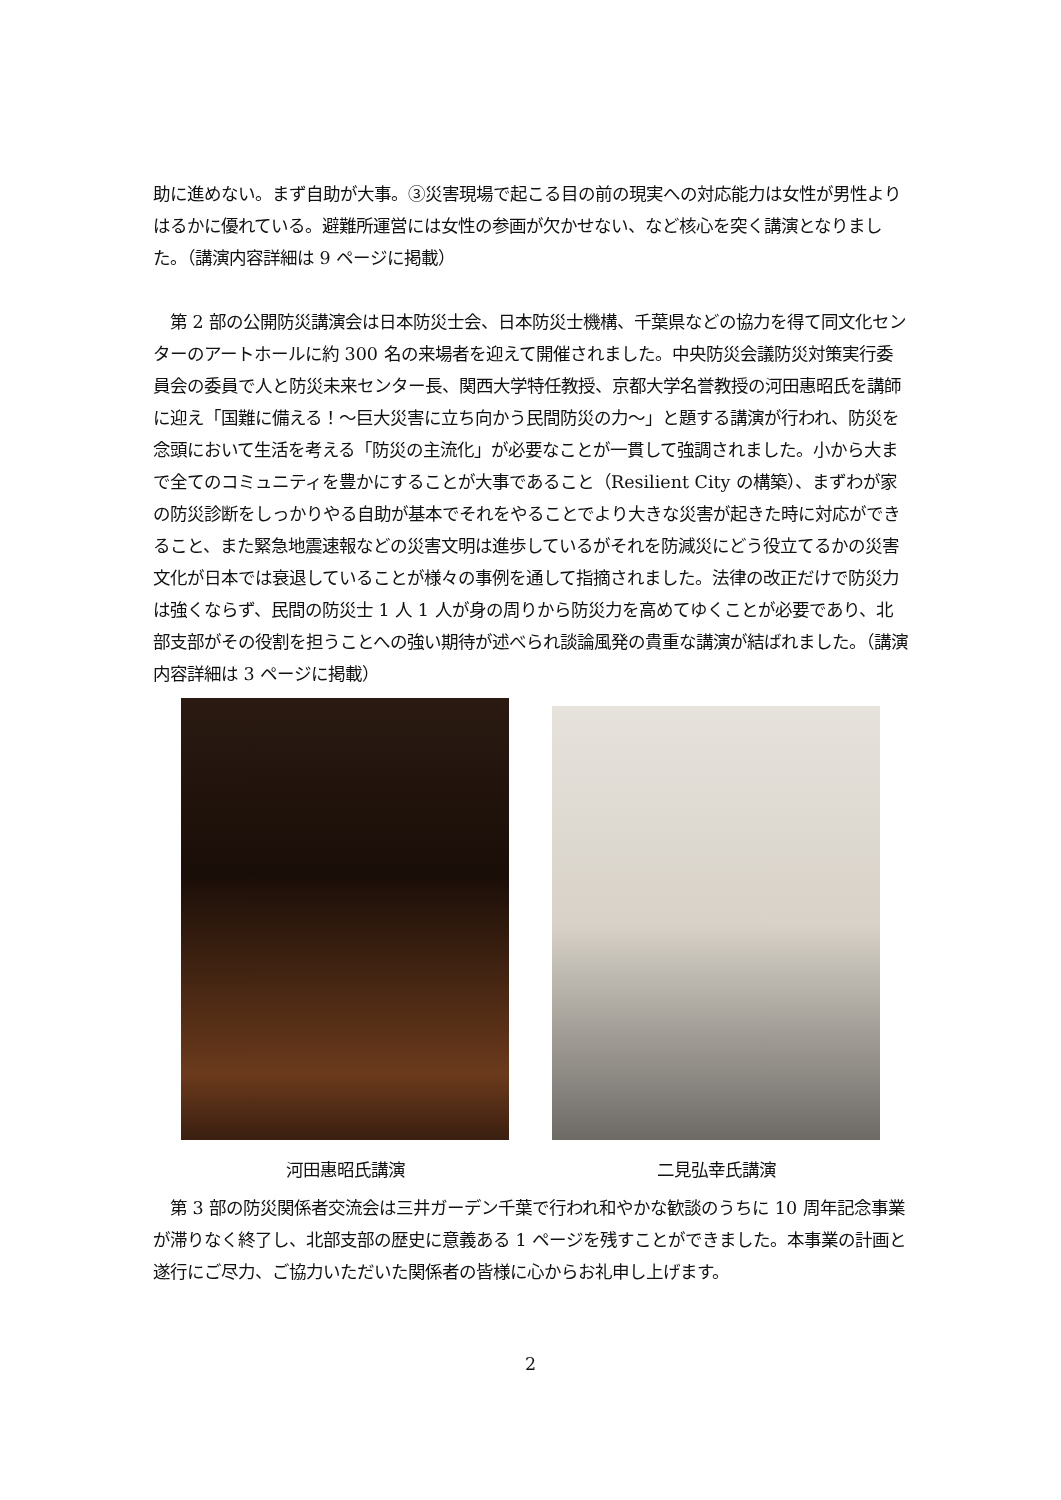助に進めない。まず自助が大事。③災害現場で起こる目の前の現実への対応能力は女性が男性よりはるかに優れている。避難所運営には女性の参画が欠かせない、など核心を突く講演となりました。（講演内容詳細は 9 ページに掲載）
　第 2 部の公開防災講演会は日本防災士会、日本防災士機構、千葉県などの協力を得て同文化センターのアートホールに約 300 名の来場者を迎えて開催されました。中央防災会議防災対策実行委員会の委員で人と防災未来センター長、関西大学特任教授、京都大学名誉教授の河田惠昭氏を講師に迎え「国難に備える！～巨大災害に立ち向かう民間防災の力～」と題する講演が行われ、防災を念頭において生活を考える「防災の主流化」が必要なことが一貫して強調されました。小から大まで全てのコミュニティを豊かにすることが大事であること（Resilient City の構築）、まずわが家の防災診断をしっかりやる自助が基本でそれをやることでより大きな災害が起きた時に対応ができること、また緊急地震速報などの災害文明は進歩しているがそれを防減災にどう役立てるかの災害文化が日本では衰退していることが様々の事例を通して指摘されました。法律の改正だけで防災力は強くならず、民間の防災士 1 人 1 人が身の周りから防災力を高めてゆくことが必要であり、北部支部がその役割を担うことへの強い期待が述べられ談論風発の貴重な講演が結ばれました。（講演内容詳細は 3 ページに掲載）
河田惠昭氏講演 二見弘幸氏講演
　第 3 部の防災関係者交流会は三井ガーデン千葉で行われ和やかな歓談のうちに 10 周年記念事業が滞りなく終了し、北部支部の歴史に意義ある 1 ページを残すことができました。本事業の計画と遂行にご尽力、ご協力いただいた関係者の皆様に心からお礼申し上げます。
2